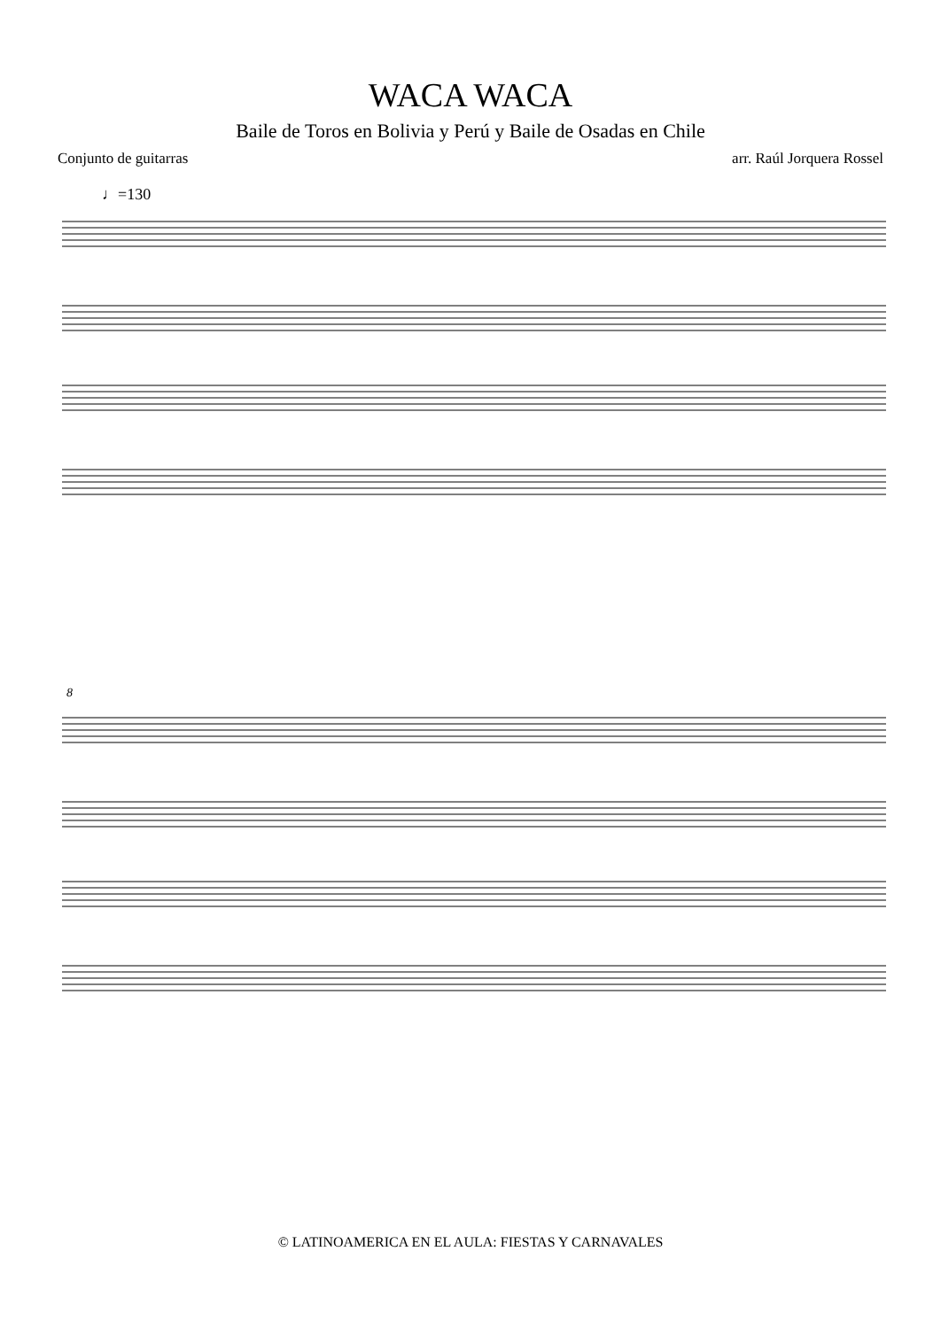WACA WACA
Baile de Toros en Bolivia y Perú y Baile de Osadas en Chile
Conjunto de guitarras arr. Raúl Jorquera Rossel
♩=130
8
© LATINOAMERICA EN EL AULA: FIESTAS Y CARNAVALES